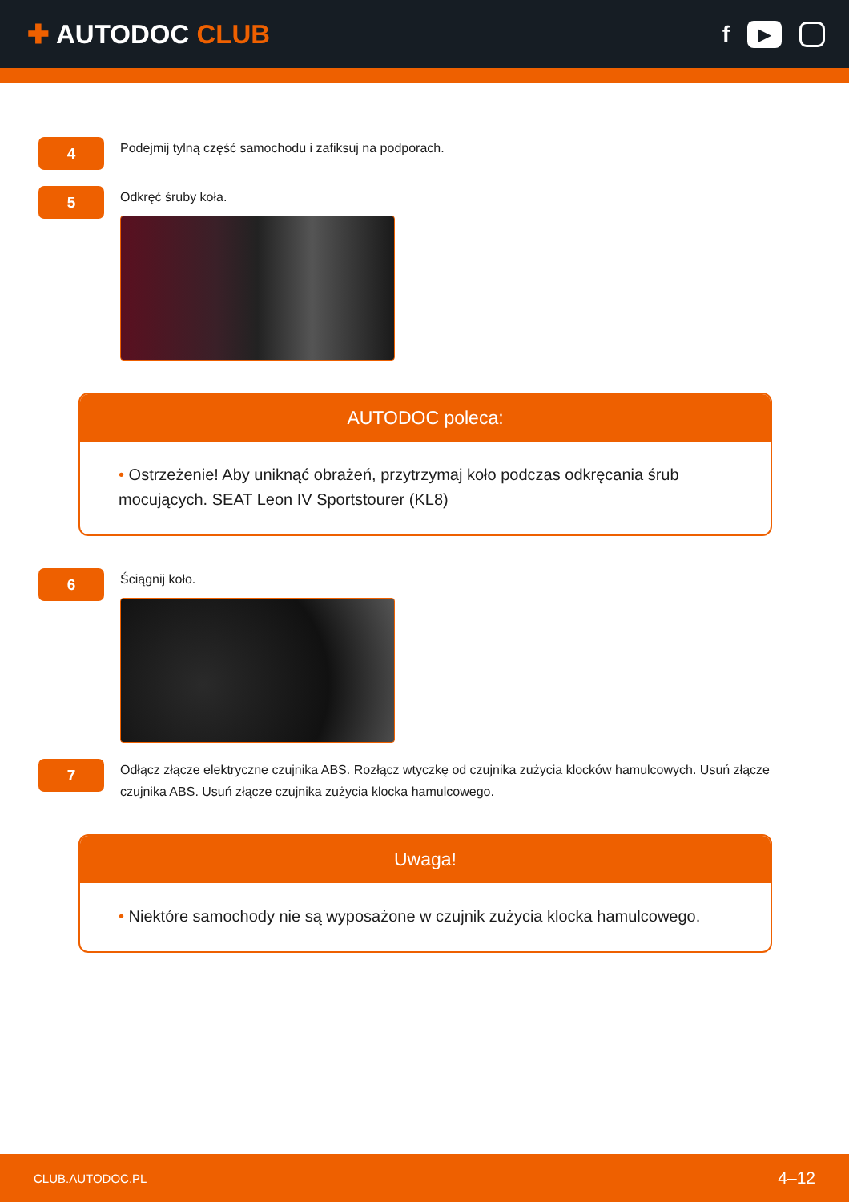✚ AUTODOC CLUB
f
▶
4
Podejmij tylną część samochodu i zafiksuj na podporach.
5
Odkręć śruby koła.
AUTODOC poleca:
• Ostrzeżenie! Aby uniknąć obrażeń, przytrzymaj koło podczas odkręcania śrub mocujących. SEAT Leon IV Sportstourer (KL8)
6
Ściągnij koło.
7
Odłącz złącze elektryczne czujnika ABS. Rozłącz wtyczkę od czujnika zużycia klocków hamulcowych. Usuń złącze czujnika ABS. Usuń złącze czujnika zużycia klocka hamulcowego.
Uwaga!
• Niektóre samochody nie są wyposażone w czujnik zużycia klocka hamulcowego.
CLUB.AUTODOC.PL
4–12